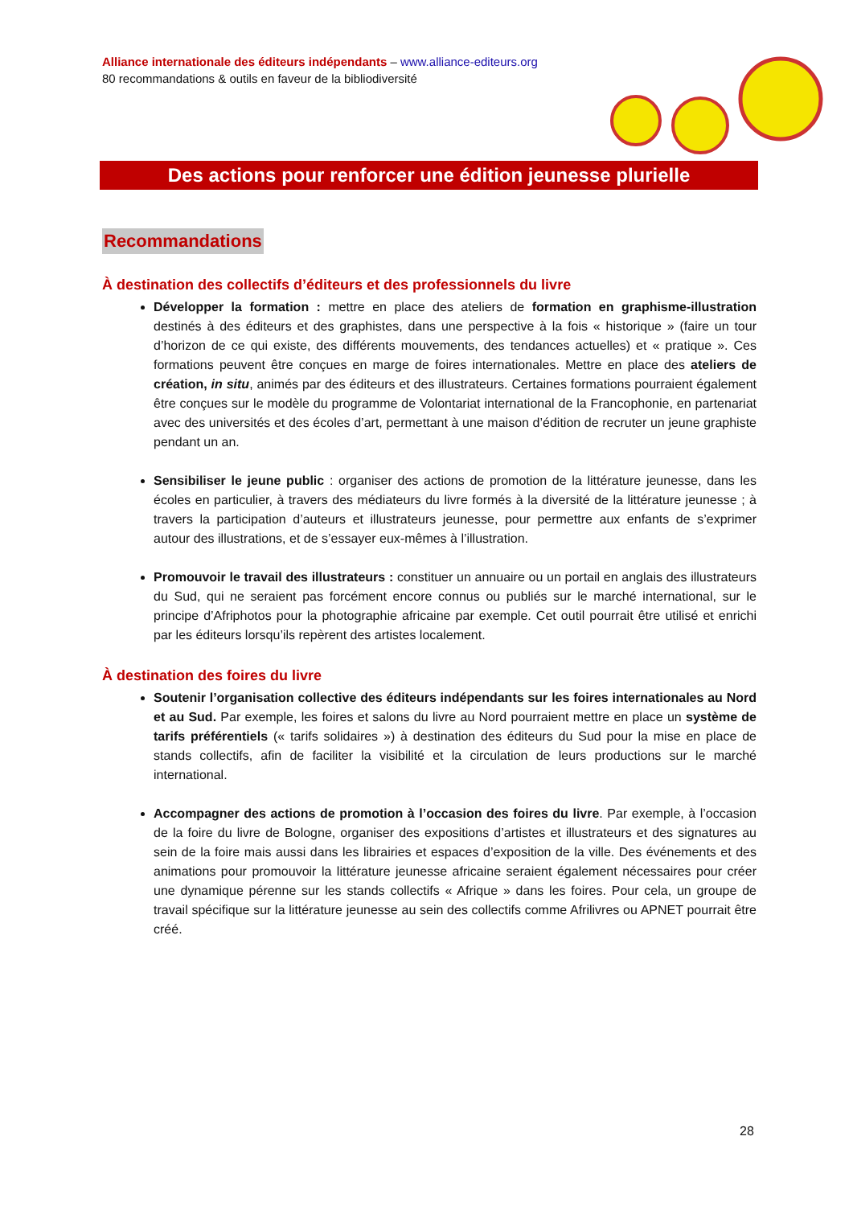Alliance internationale des éditeurs indépendants – www.alliance-editeurs.org
80 recommandations & outils en faveur de la bibliodiversité
Des actions pour renforcer une édition jeunesse plurielle
Recommandations
À destination des collectifs d’éditeurs et des professionnels du livre
Développer la formation : mettre en place des ateliers de formation en graphisme-illustration destinés à des éditeurs et des graphistes, dans une perspective à la fois « historique » (faire un tour d’horizon de ce qui existe, des différents mouvements, des tendances actuelles) et « pratique ». Ces formations peuvent être conçues en marge de foires internationales. Mettre en place des ateliers de création, in situ, animés par des éditeurs et des illustrateurs. Certaines formations pourraient également être conçues sur le modèle du programme de Volontariat international de la Francophonie, en partenariat avec des universités et des écoles d’art, permettant à une maison d’édition de recruter un jeune graphiste pendant un an.
Sensibiliser le jeune public : organiser des actions de promotion de la littérature jeunesse, dans les écoles en particulier, à travers des médiateurs du livre formés à la diversité de la littérature jeunesse ; à travers la participation d’auteurs et illustrateurs jeunesse, pour permettre aux enfants de s’exprimer autour des illustrations, et de s’essayer eux-mêmes à l’illustration.
Promouvoir le travail des illustrateurs : constituer un annuaire ou un portail en anglais des illustrateurs du Sud, qui ne seraient pas forcément encore connus ou publiés sur le marché international, sur le principe d’Afriphotos pour la photographie africaine par exemple. Cet outil pourrait être utilisé et enrichi par les éditeurs lorsqu’ils repèrent des artistes localement.
À destination des foires du livre
Soutenir l’organisation collective des éditeurs indépendants sur les foires internationales au Nord et au Sud. Par exemple, les foires et salons du livre au Nord pourraient mettre en place un système de tarifs préférentiels (« tarifs solidaires ») à destination des éditeurs du Sud pour la mise en place de stands collectifs, afin de faciliter la visibilité et la circulation de leurs productions sur le marché international.
Accompagner des actions de promotion à l’occasion des foires du livre. Par exemple, à l’occasion de la foire du livre de Bologne, organiser des expositions d’artistes et illustrateurs et des signatures au sein de la foire mais aussi dans les librairies et espaces d’exposition de la ville. Des événements et des animations pour promouvoir la littérature jeunesse africaine seraient également nécessaires pour créer une dynamique pérenne sur les stands collectifs « Afrique » dans les foires. Pour cela, un groupe de travail spécifique sur la littérature jeunesse au sein des collectifs comme Afrilivres ou APNET pourrait être créé.
28